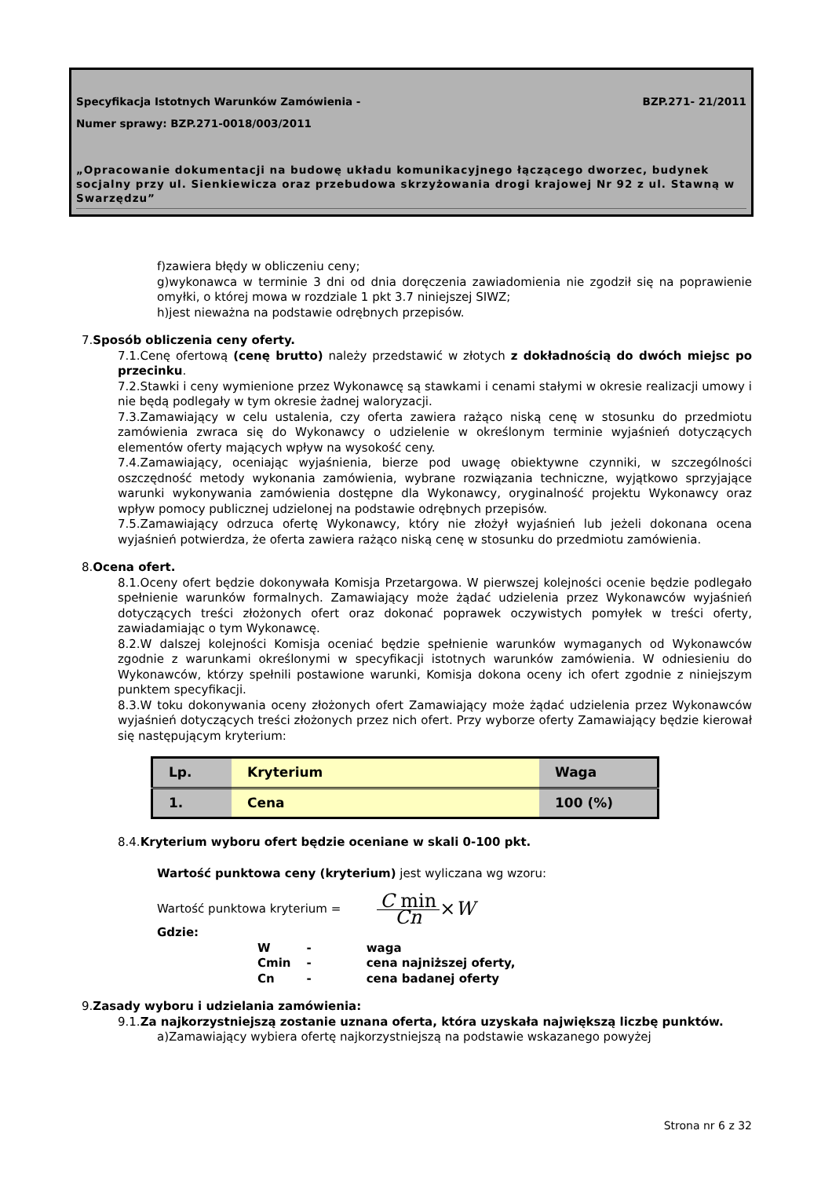Specyfikacja Istotnych Warunków Zamówienia - BZP.271- 21/2011
Numer sprawy: BZP.271-0018/003/2011
„Opracowanie dokumentacji na budowę układu komunikacyjnego łączącego dworzec, budynek socjalny przy ul. Sienkiewicza oraz przebudowa skrzyżowania drogi krajowej Nr 92 z ul. Stawną w Swarzędzu”
f)zawiera błędy w obliczeniu ceny;
g)wykonawca w terminie 3 dni od dnia doręczenia zawiadomienia nie zgodził się na poprawienie omyłki, o której mowa w rozdziale 1 pkt 3.7 niniejszej SIWZ;
h)jest nieważna na podstawie odrębnych przepisów.
7.Sposób obliczenia ceny oferty.
7.1.Cenę ofertową (cenę brutto) należy przedstawić w złotych z dokładnością do dwóch miejsc po przecinku.
7.2.Stawki i ceny wymienione przez Wykonawcę są stawkami i cenami stałymi w okresie realizacji umowy i nie będą podlegały w tym okresie żadnej waloryzacji.
7.3.Zamawiający w celu ustalenia, czy oferta zawiera rażąco niską cenę w stosunku do przedmiotu zamówienia zwraca się do Wykonawcy o udzielenie w określonym terminie wyjaśnień dotyczących elementów oferty mających wpływ na wysokość ceny.
7.4.Zamawiający, oceniając wyjaśnienia, bierze pod uwagę obiektywne czynniki, w szczególności oszczędność metody wykonania zamówienia, wybrane rozwiązania techniczne, wyjątkowo sprzyjające warunki wykonywania zamówienia dostępne dla Wykonawcy, oryginalność projektu Wykonawcy oraz wpływ pomocy publicznej udzielonej na podstawie odrębnych przepisów.
7.5.Zamawiający odrzuca ofertę Wykonawcy, który nie złożył wyjaśnień lub jeżeli dokonana ocena wyjaśnień potwierdza, że oferta zawiera rażąco niską cenę w stosunku do przedmiotu zamówienia.
8.Ocena ofert.
8.1.Oceny ofert będzie dokonywała Komisja Przetargowa. W pierwszej kolejności ocenie będzie podlegało spełnienie warunków formalnych. Zamawiający może żądać udzielenia przez Wykonawców wyjaśnień dotyczących treści złożonych ofert oraz dokonać poprawek oczywistych pomyłek w treści oferty, zawiadamiając o tym Wykonawcę.
8.2.W dalszej kolejności Komisja oceniać będzie spełnienie warunków wymaganych od Wykonawców zgodnie z warunkami określonymi w specyfikacji istotnych warunków zamówienia. W odniesieniu do Wykonawców, którzy spełnili postawione warunki, Komisja dokona oceny ich ofert zgodnie z niniejszym punktem specyfikacji.
8.3.W toku dokonywania oceny złożonych ofert Zamawiający może żądać udzielenia przez Wykonawców wyjaśnień dotyczących treści złożonych przez nich ofert. Przy wyborze oferty Zamawiający będzie kierował się następującym kryterium:
| Lp. | Kryterium | Waga |
| 1. | Cena | 100 (%) |
8.4.Kryterium wyboru ofert będzie oceniane w skali 0-100 pkt.
Wartość punktowa ceny (kryterium) jest wyliczana wg wzoru:
Wartość punktowa kryterium = C min Cn ×W
Gdzie:
| W | - | waga |
| Cmin | - | cena najniższej oferty, |
| Cn | - | cena badanej oferty |
9.Zasady wyboru i udzielania zamówienia:
9.1.Za najkorzystniejszą zostanie uznana oferta, która uzyskała największą liczbę punktów.
a)Zamawiający wybiera ofertę najkorzystniejszą na podstawie wskazanego powyżej
Strona nr 6 z 32